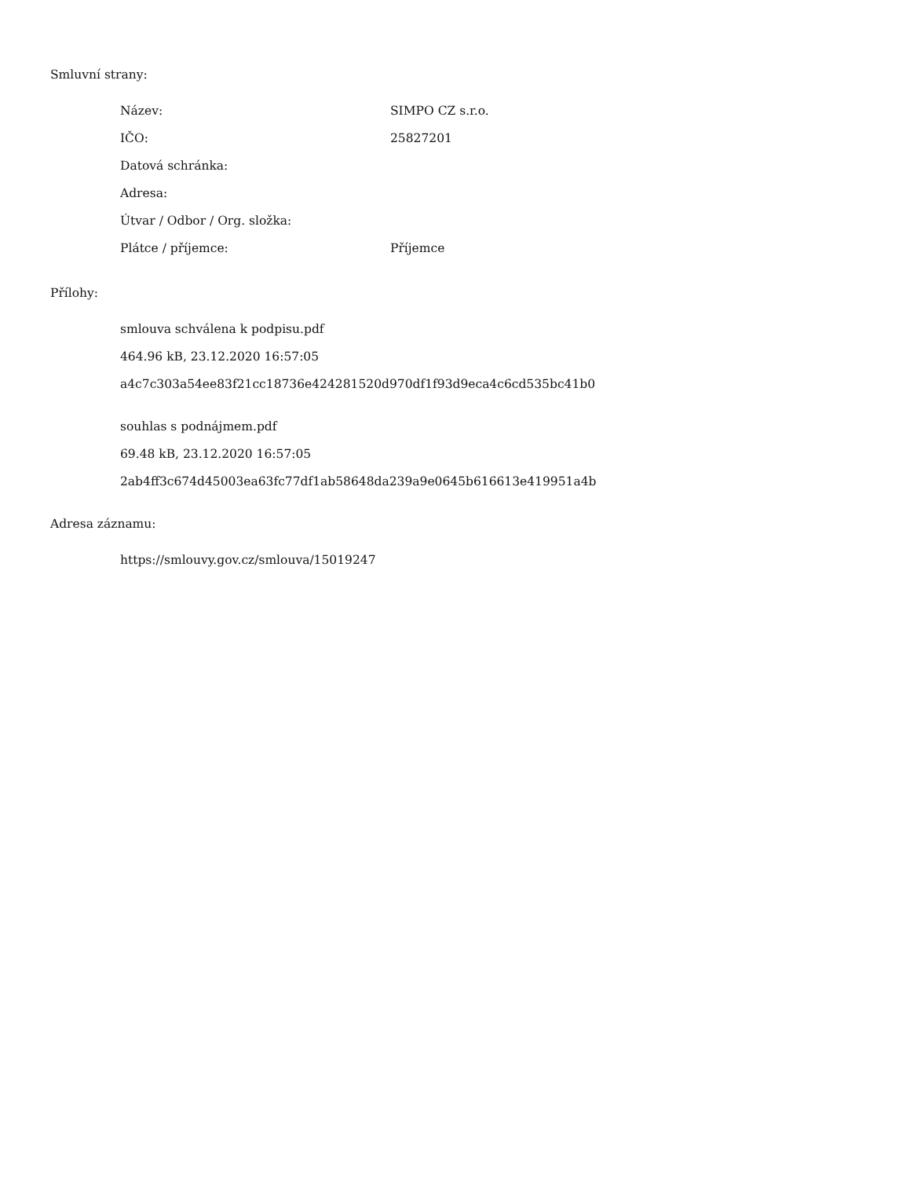Smluvní strany:
| Název: | SIMPO CZ s.r.o. |
| IČO: | 25827201 |
| Datová schránka: | |
| Adresa: | |
| Útvar / Odbor / Org. složka: | |
| Plátce / příjemce: | Příjemce |
Přílohy:
smlouva schválena k podpisu.pdf
464.96 kB, 23.12.2020 16:57:05
a4c7c303a54ee83f21cc18736e424281520d970df1f93d9eca4c6cd535bc41b0
souhlas s podnájmem.pdf
69.48 kB, 23.12.2020 16:57:05
2ab4ff3c674d45003ea63fc77df1ab58648da239a9e0645b616613e419951a4b
Adresa záznamu:
https://smlouvy.gov.cz/smlouva/15019247